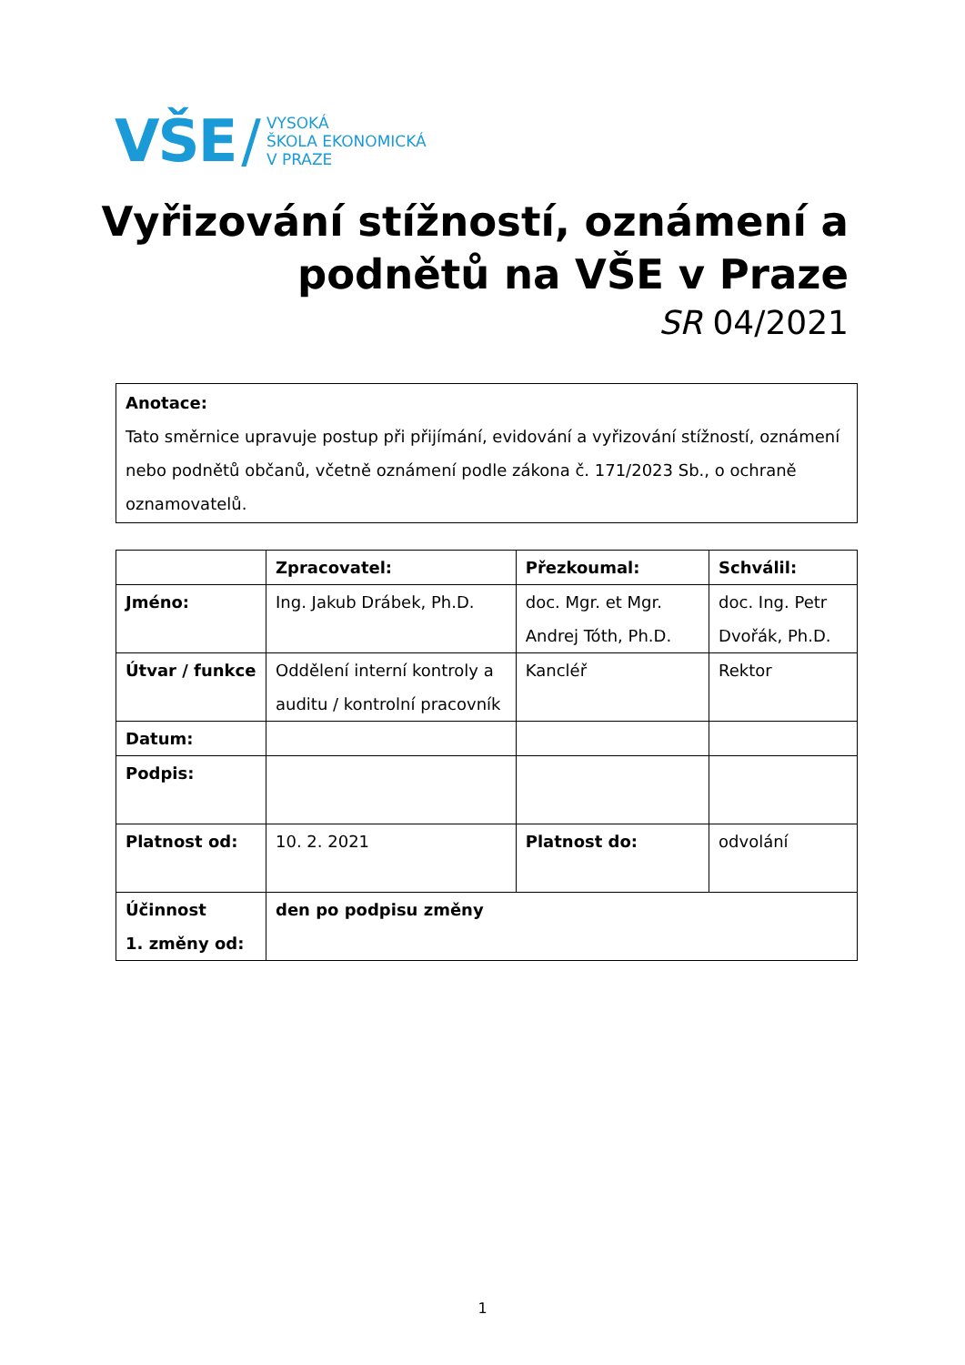VŠE / VYSOKÁ
ŠKOLA EKONOMICKÁ
V PRAZE
Vyřizování stížností, oznámení a
podnětů na VŠE v Praze
SR 04/2021
Anotace:
Tato směrnice upravuje postup při přijímání, evidování a vyřizování stížností, oznámení nebo podnětů občanů, včetně oznámení podle zákona č. 171/2023 Sb., o ochraně oznamovatelů.
| | Zpracovatel: | Přezkoumal: | Schválil: |
| --- | --- | --- | --- |
| Jméno: | Ing. Jakub Drábek, Ph.D. | doc. Mgr. et Mgr. Andrej Tóth, Ph.D. | doc. Ing. Petr Dvořák, Ph.D. |
| Útvar / funkce | Oddělení interní kontroly a auditu / kontrolní pracovník | Kancléř | Rektor |
| Datum: | | | |
| Podpis: | | | |
| Platnost od: | 10. 2. 2021 | Platnost do: | odvolání |
| Účinnost 1. změny od: | den po podpisu změny | | |
1